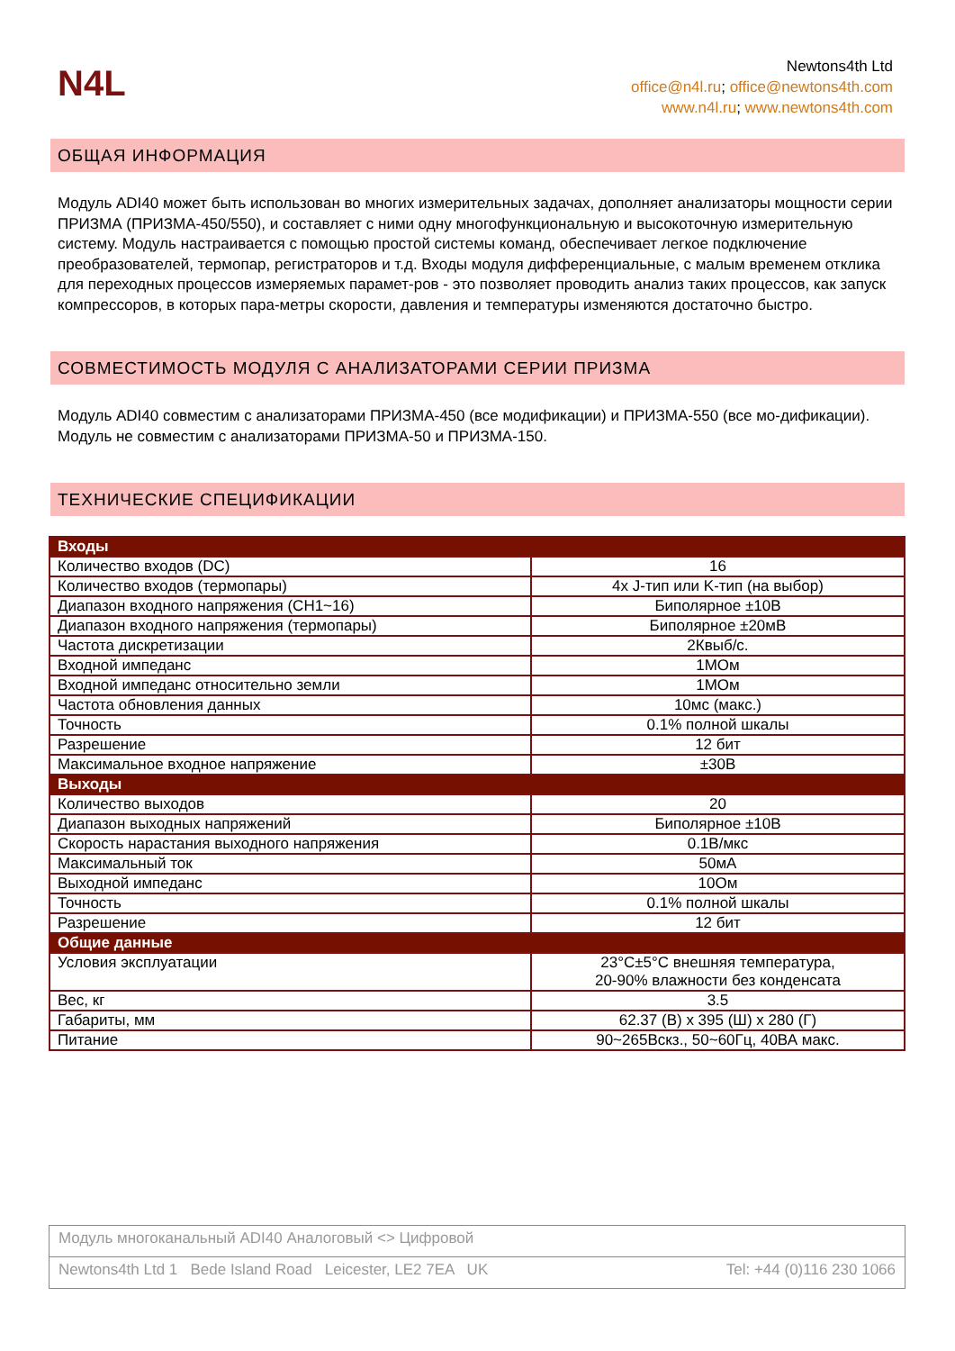N4L
Newtons4th Ltd
office@n4l.ru; office@newtons4th.com
www.n4l.ru; www.newtons4th.com
ОБЩАЯ ИНФОРМАЦИЯ
Модуль ADI40 может быть использован во многих измерительных задачах, дополняет анализаторы мощности серии ПРИЗМА (ПРИЗМА-450/550), и составляет с ними одну многофункциональную и высокоточную измерительную систему. Модуль настраивается с помощью простой системы команд, обеспечивает легкое подключение преобразователей, термопар, регистраторов и т.д. Входы модуля дифференциальные, с малым временем отклика для переходных процессов измеряемых парамет-ров - это позволяет проводить анализ таких процессов, как запуск компрессоров, в которых пара-метры скорости, давления и температуры изменяются достаточно быстро.
СОВМЕСТИМОСТЬ МОДУЛЯ С АНАЛИЗАТОРАМИ СЕРИИ ПРИЗМА
Модуль ADI40 совместим с анализаторами ПРИЗМА-450 (все модификации) и ПРИЗМА-550 (все мо-дификации). Модуль не совместим с анализаторами ПРИЗМА-50 и ПРИЗМА-150.
ТЕХНИЧЕСКИЕ СПЕЦИФИКАЦИИ
| Входы | |
| --- | --- |
| Количество входов (DC) | 16 |
| Количество входов (термопары) | 4x J-тип или K-тип (на выбор) |
| Диапазон входного напряжения (CH1~16) | Биполярное ±10В |
| Диапазон входного напряжения (термопары) | Биполярное ±20мВ |
| Частота дискретизации | 2Квыб/с. |
| Входной импеданс | 1МОм |
| Входной импеданс относительно земли | 1МОм |
| Частота обновления данных | 10мс (макс.) |
| Точность | 0.1% полной шкалы |
| Разрешение | 12 бит |
| Максимальное входное напряжение | ±30В |
| Выходы | |
| Количество выходов | 20 |
| Диапазон выходных напряжений | Биполярное ±10В |
| Скорость нарастания выходного напряжения | 0.1В/мкс |
| Максимальный ток | 50мА |
| Выходной импеданс | 10Ом |
| Точность | 0.1% полной шкалы |
| Разрешение | 12 бит |
| Общие данные | |
| Условия эксплуатации | 23°C±5°C внешняя температура, 20-90% влажности без конденсата |
| Вес, кг | 3.5 |
| Габариты, мм | 62.37 (В) x 395 (Ш) x 280 (Г) |
| Питание | 90~265Вскз., 50~60Гц, 40ВА макс. |
Модуль многоканальный ADI40 Аналоговый <> Цифровой
Newtons4th Ltd 1 Bede Island Road Leicester, LE2 7EA UK Tel: +44 (0)116 230 1066